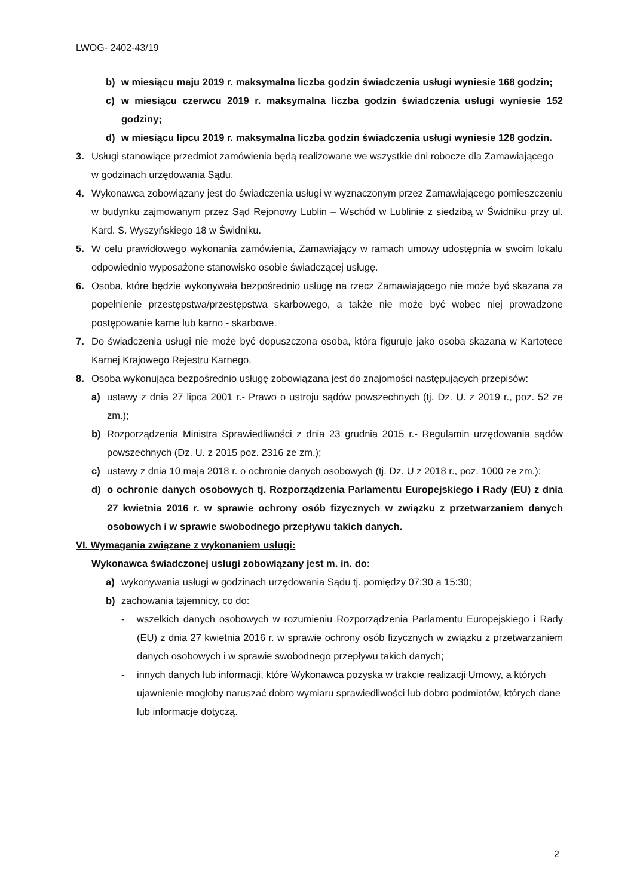LWOG- 2402-43/19
b) w miesiącu maju 2019 r. maksymalna liczba godzin świadczenia usługi wyniesie 168 godzin;
c) w miesiącu czerwcu 2019 r. maksymalna liczba godzin świadczenia usługi wyniesie 152 godziny;
d) w miesiącu lipcu 2019 r. maksymalna liczba godzin świadczenia usługi wyniesie 128 godzin.
3. Usługi stanowiące przedmiot zamówienia będą realizowane we wszystkie dni robocze dla Zamawiającego w godzinach urzędowania Sądu.
4. Wykonawca zobowiązany jest do świadczenia usługi w wyznaczonym przez Zamawiającego pomieszczeniu w budynku zajmowanym przez Sąd Rejonowy Lublin – Wschód w Lublinie z siedzibą w Świdniku przy ul. Kard. S. Wyszyńskiego 18 w Świdniku.
5. W celu prawidłowego wykonania zamówienia, Zamawiający w ramach umowy udostępnia w swoim lokalu odpowiednio wyposażone stanowisko osobie świadczącej usługę.
6. Osoba, które będzie wykonywała bezpośrednio usługę na rzecz Zamawiającego nie może być skazana za popełnienie przestępstwa/przestępstwa skarbowego, a także nie może być wobec niej prowadzone postępowanie karne lub karno - skarbowe.
7. Do świadczenia usługi nie może być dopuszczona osoba, która figuruje jako osoba skazana w Kartotece Karnej Krajowego Rejestru Karnego.
8. Osoba wykonująca bezpośrednio usługę zobowiązana jest do znajomości następujących przepisów:
a) ustawy z dnia 27 lipca 2001 r.- Prawo o ustroju sądów powszechnych (tj. Dz. U. z 2019 r., poz. 52 ze zm.);
b) Rozporządzenia Ministra Sprawiedliwości z dnia 23 grudnia 2015 r.- Regulamin urzędowania sądów powszechnych (Dz. U. z 2015 poz. 2316 ze zm.);
c) ustawy z dnia 10 maja 2018 r. o ochronie danych osobowych (tj. Dz. U z 2018 r., poz. 1000 ze zm.);
d) o ochronie danych osobowych tj. Rozporządzenia Parlamentu Europejskiego i Rady (EU) z dnia 27 kwietnia 2016 r. w sprawie ochrony osób fizycznych w związku z przetwarzaniem danych osobowych i w sprawie swobodnego przepływu takich danych.
VI. Wymagania związane z wykonaniem usługi:
Wykonawca świadczonej usługi zobowiązany jest m. in. do:
a) wykonywania usługi w godzinach urzędowania Sądu tj. pomiędzy 07:30 a 15:30;
b) zachowania tajemnicy, co do:
- wszelkich danych osobowych w rozumieniu Rozporządzenia Parlamentu Europejskiego i Rady (EU) z dnia 27 kwietnia 2016 r. w sprawie ochrony osób fizycznych w związku z przetwarzaniem danych osobowych i w sprawie swobodnego przepływu takich danych;
- innych danych lub informacji, które Wykonawca pozyska w trakcie realizacji Umowy, a których ujawnienie mogłoby naruszać dobro wymiaru sprawiedliwości lub dobro podmiotów, których dane lub informacje dotyczą.
2